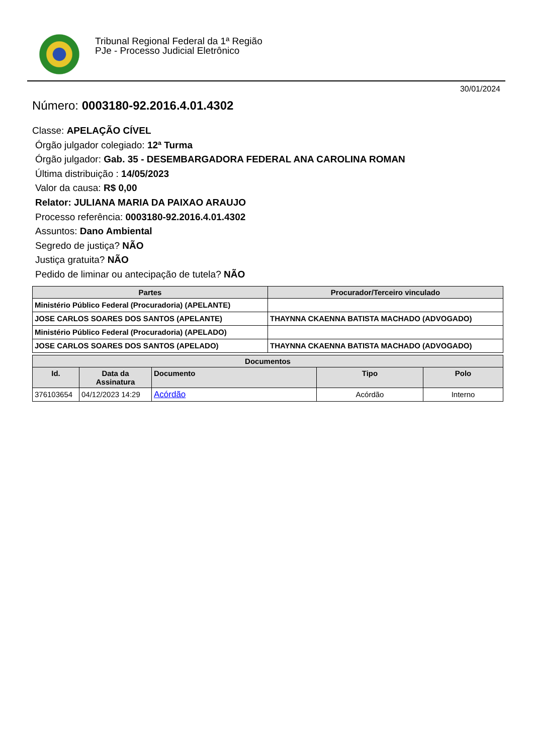Tribunal Regional Federal da 1ª Região
PJe - Processo Judicial Eletrônico
30/01/2024
Número: 0003180-92.2016.4.01.4302
Classe: APELAÇÃO CÍVEL
Órgão julgador colegiado: 12ª Turma
Órgão julgador: Gab. 35 - DESEMBARGADORA FEDERAL ANA CAROLINA ROMAN
Última distribuição : 14/05/2023
Valor da causa: R$ 0,00
Relator: JULIANA MARIA DA PAIXAO ARAUJO
Processo referência: 0003180-92.2016.4.01.4302
Assuntos: Dano Ambiental
Segredo de justiça? NÃO
Justiça gratuita? NÃO
Pedido de liminar ou antecipação de tutela? NÃO
| Partes | Procurador/Terceiro vinculado |
| --- | --- |
| Ministério Público Federal (Procuradoria) (APELANTE) | |
| JOSE CARLOS SOARES DOS SANTOS (APELANTE) | THAYNNA CKAENNA BATISTA MACHADO (ADVOGADO) |
| Ministério Público Federal (Procuradoria) (APELADO) | |
| JOSE CARLOS SOARES DOS SANTOS (APELADO) | THAYNNA CKAENNA BATISTA MACHADO (ADVOGADO) |
| Documentos | | | | |
| --- | --- | --- | --- | --- |
| Id. | Data da Assinatura | Documento | Tipo | Polo |
| 376103654 | 04/12/2023 14:29 | Acórdão | Acórdão | Interno |